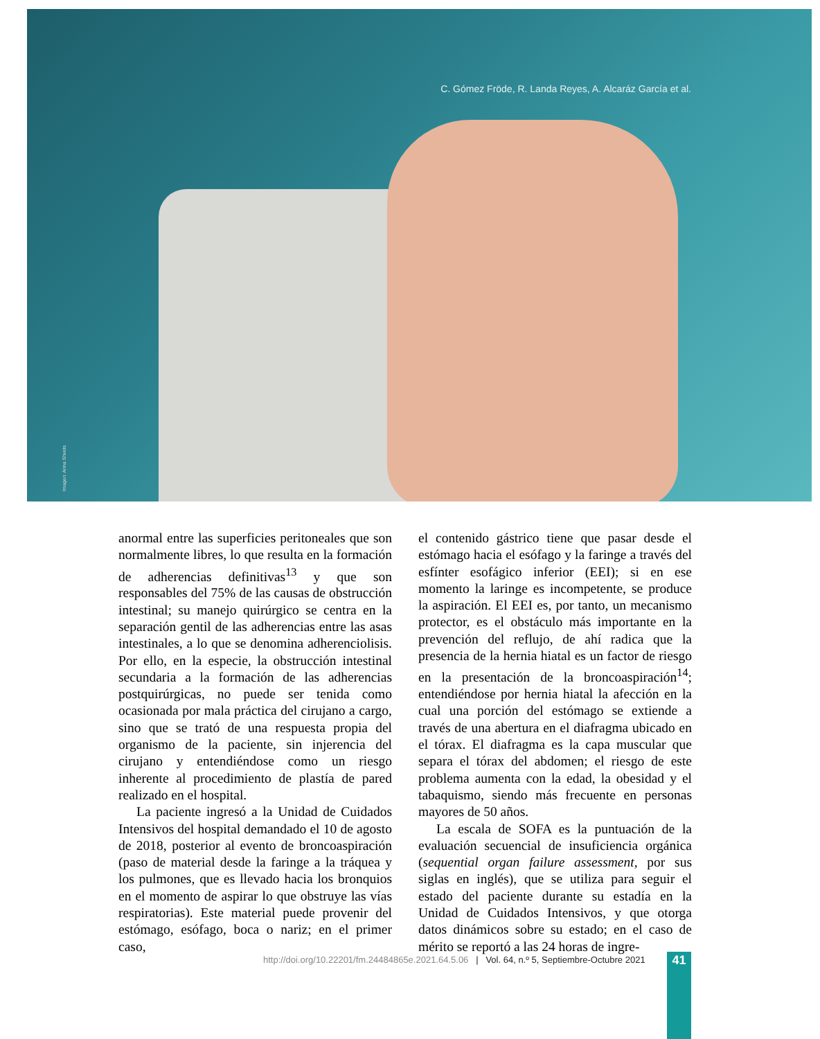Imagen: Anna Shvets
C. Gómez Fröde, R. Landa Reyes, A. Alcaráz García et al.
anormal entre las superficies peritoneales que son normalmente libres, lo que resulta en la formación de adherencias definitivas<sup>13</sup> y que son responsables del 75% de las causas de obstrucción intestinal; su manejo quirúrgico se centra en la separación gentil de las adherencias entre las asas intestinales, a lo que se denomina adherenciolisis. Por ello, en la especie, la obstrucción intestinal secundaria a la formación de las adherencias postquirúrgicas, no puede ser tenida como ocasionada por mala práctica del cirujano a cargo, sino que se trató de una respuesta propia del organismo de la paciente, sin injerencia del cirujano y entendiéndose como un riesgo inherente al procedimiento de plastía de pared realizado en el hospital.
La paciente ingresó a la Unidad de Cuidados Intensivos del hospital demandado el 10 de agosto de 2018, posterior al evento de broncoaspiración (paso de material desde la faringe a la tráquea y los pulmones, que es llevado hacia los bronquios en el momento de aspirar lo que obstruye las vías respiratorias). Este material puede provenir del estómago, esófago, boca o nariz; en el primer caso,
el contenido gástrico tiene que pasar desde el estómago hacia el esófago y la faringe a través del esfínter esofágico inferior (EEI); si en ese momento la laringe es incompetente, se produce la aspiración. El EEI es, por tanto, un mecanismo protector, es el obstáculo más importante en la prevención del reflujo, de ahí radica que la presencia de la hernia hiatal es un factor de riesgo en la presentación de la broncoaspiración<sup>14</sup>; entendiéndose por hernia hiatal la afección en la cual una porción del estómago se extiende a través de una abertura en el diafragma ubicado en el tórax. El diafragma es la capa muscular que separa el tórax del abdomen; el riesgo de este problema aumenta con la edad, la obesidad y el tabaquismo, siendo más frecuente en personas mayores de 50 años.
La escala de SOFA es la puntuación de la evaluación secuencial de insuficiencia orgánica (sequential organ failure assessment, por sus siglas en inglés), que se utiliza para seguir el estado del paciente durante su estadía en la Unidad de Cuidados Intensivos, y que otorga datos dinámicos sobre su estado; en el caso de mérito se reportó a las 24 horas de ingre-
http://doi.org/10.22201/fm.24484865e.2021.64.5.06 | Vol. 64, n.º 5, Septiembre-Octubre 2021
41